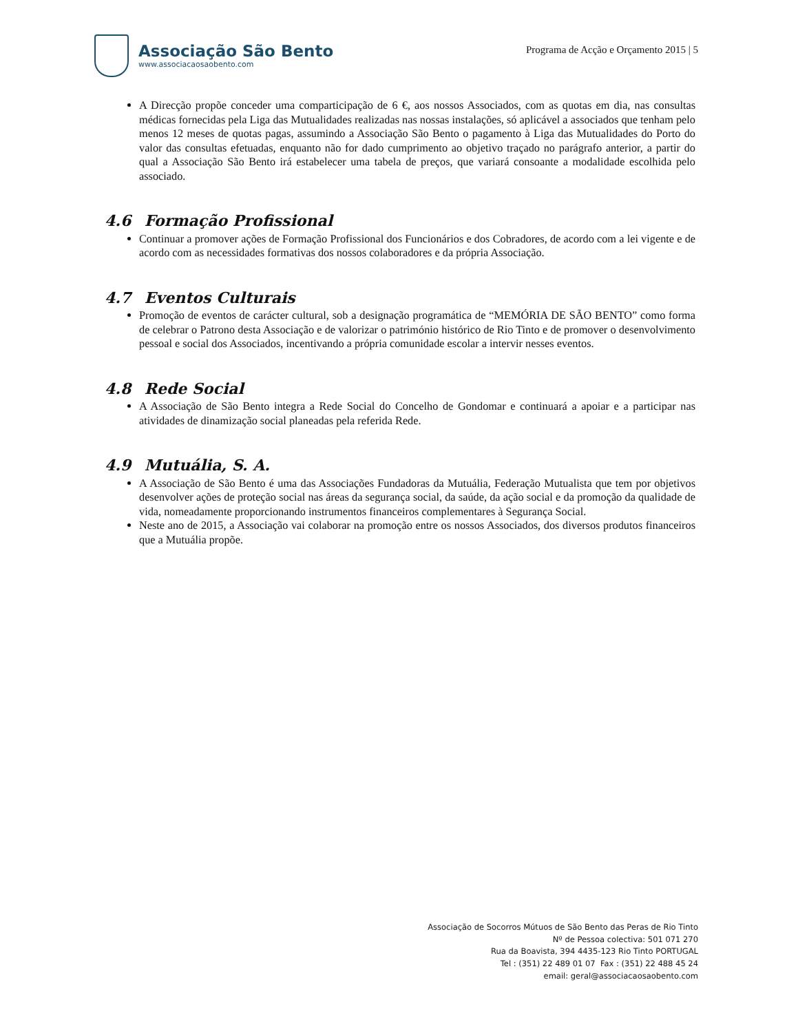Associação São Bento
www.associacaosaobento.com
Programa de Acção e Orçamento 2015 | 5
A Direcção propõe conceder uma comparticipação de 6 €, aos nossos Associados, com as quotas em dia, nas consultas médicas fornecidas pela Liga das Mutualidades realizadas nas nossas instalações, só aplicável a associados que tenham pelo menos 12 meses de quotas pagas, assumindo a Associação São Bento o pagamento à Liga das Mutualidades do Porto do valor das consultas efetuadas, enquanto não for dado cumprimento ao objetivo traçado no parágrafo anterior, a partir do qual a Associação São Bento irá estabelecer uma tabela de preços, que variará consoante a modalidade escolhida pelo associado.
4.6 Formação Profissional
Continuar a promover ações de Formação Profissional dos Funcionários e dos Cobradores, de acordo com a lei vigente e de acordo com as necessidades formativas dos nossos colaboradores e da própria Associação.
4.7 Eventos Culturais
Promoção de eventos de carácter cultural, sob a designação programática de “MEMÓRIA DE SÃO BENTO” como forma de celebrar o Patrono desta Associação e de valorizar o património histórico de Rio Tinto e de promover o desenvolvimento pessoal e social dos Associados, incentivando a própria comunidade escolar a intervir nesses eventos.
4.8 Rede Social
A Associação de São Bento integra a Rede Social do Concelho de Gondomar e continuará a apoiar e a participar nas atividades de dinamização social planeadas pela referida Rede.
4.9 Mutuália, S. A.
A Associação de São Bento é uma das Associações Fundadoras da Mutuália, Federação Mutualista que tem por objetivos desenvolver ações de proteção social nas áreas da segurança social, da saúde, da ação social e da promoção da qualidade de vida, nomeadamente proporcionando instrumentos financeiros complementares à Segurança Social.
Neste ano de 2015, a Associação vai colaborar na promoção entre os nossos Associados, dos diversos produtos financeiros que a Mutuália propõe.
Associação de Socorros Mútuos de São Bento das Peras de Rio Tinto
Nº de Pessoa colectiva: 501 071 270
Rua da Boavista, 394 4435-123 Rio Tinto PORTUGAL
Tel : (351) 22 489 01 07 Fax : (351) 22 488 45 24
email: geral@associacaosaobento.com